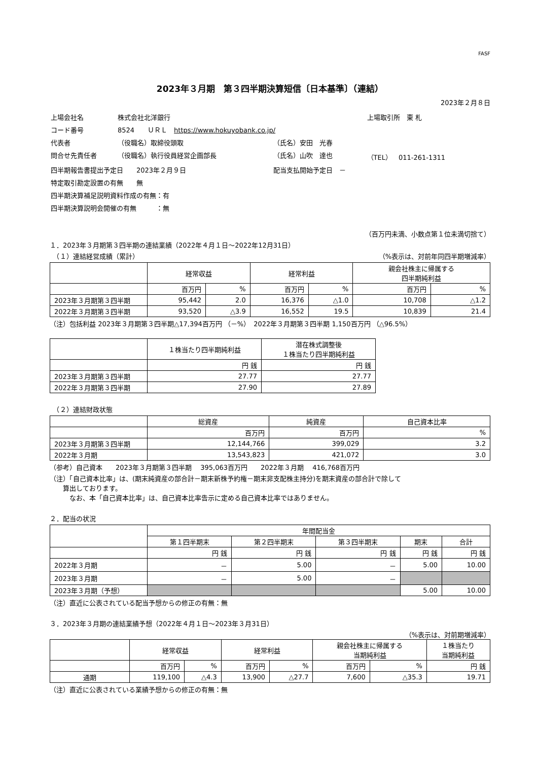FASF
2023年３月期　第３四半期決算短信〔日本基準〕（連結）
2023年２月８日
| 上場会社名 | 株式会社北洋銀行 | | 上場取引所 東 札 |
| コード番号 | 8524 ＵＲＬ https://www.hokuyobank.co.jp/ | | |
| 代表者 | （役職名）取締役頭取 | （氏名）安田 光春 | |
| 問合せ先責任者 | （役職名）執行役員経営企画部長 | （氏名）山吹 達也 | （TEL） 011-261-1311 |
| 四半期報告書提出予定日 2023年２月９日 | | 配当支払開始予定日 － | |
| 特定取引勘定設置の有無 無 | | | |
| 四半期決算補足説明資料作成の有無：有 | | | |
| 四半期決算説明会開催の有無 ：無 | | | |
（百万円未満、小数点第１位未満切捨て）
１．2023年３月期第３四半期の連結業績（2022年４月１日～2022年12月31日）
　（１）連結経営成績（累計） （%表示は、対前年同四半期増減率）
| | 経常収益 | | 経常利益 | | 親会社株主に帰属する 四半期純利益 | |
| --- | --- | --- | --- | --- | --- | --- |
| | 百万円 | % | 百万円 | % | 百万円 | % |
| 2023年３月期第３四半期 | 95,442 | 2.0 | 16,376 | △1.0 | 10,708 | △1.2 |
| 2022年３月期第３四半期 | 93,520 | △3.9 | 16,552 | 19.5 | 10,839 | 21.4 |
（注）包括利益 2023年３月期第３四半期△17,394百万円 （－%）　2022年３月期第３四半期 1,150百万円 （△96.5%）
| | １株当たり四半期純利益 | 潜在株式調整後 １株当たり四半期純利益 |
| --- | --- | --- |
| | 円 銭 | 円 銭 |
| 2023年３月期第３四半期 | 27.77 | 27.77 |
| 2022年３月期第３四半期 | 27.90 | 27.89 |
　（２）連結財政状態
| | 総資産 | 純資産 | 自己資本比率 |
| --- | --- | --- | --- |
| | 百万円 | 百万円 | % |
| 2023年３月期第３四半期 | 12,144,766 | 399,029 | 3.2 |
| 2022年３月期 | 13,543,823 | 421,072 | 3.0 |
（参考）自己資本　　2023年３月期第３四半期　 395,063百万円　　2022年３月期　 416,768百万円
（注）「自己資本比率」は、(期末純資産の部合計－期末新株予約権－期末非支配株主持分)を期末資産の部合計で除して
　　算出しております。
　　　なお、本「自己資本比率」は、自己資本比率告示に定める自己資本比率ではありません。
２．配当の状況
| | 年間配当金 | | | | |
| --- | --- | --- | --- | --- | --- |
| | 第１四半期末 | 第２四半期末 | 第３四半期末 | 期末 | 合計 |
| | 円 銭 | 円 銭 | 円 銭 | 円 銭 | 円 銭 |
| 2022年３月期 | － | 5.00 | － | 5.00 | 10.00 |
| 2023年３月期 | － | 5.00 | － | | |
| 2023年３月期（予想） | | | | 5.00 | 10.00 |
（注）直近に公表されている配当予想からの修正の有無：無
３．2023年３月期の連結業績予想（2022年４月１日～2023年３月31日）
（%表示は、対前期増減率）
| | 経常収益 | | 経常利益 | | 親会社株主に帰属する 当期純利益 | | １株当たり 当期純利益 |
| --- | --- | --- | --- | --- | --- | --- | --- |
| | 百万円 | % | 百万円 | % | 百万円 | % | 円 銭 |
| 通期 | 119,100 | △4.3 | 13,900 | △27.7 | 7,600 | △35.3 | 19.71 |
（注）直近に公表されている業績予想からの修正の有無：無